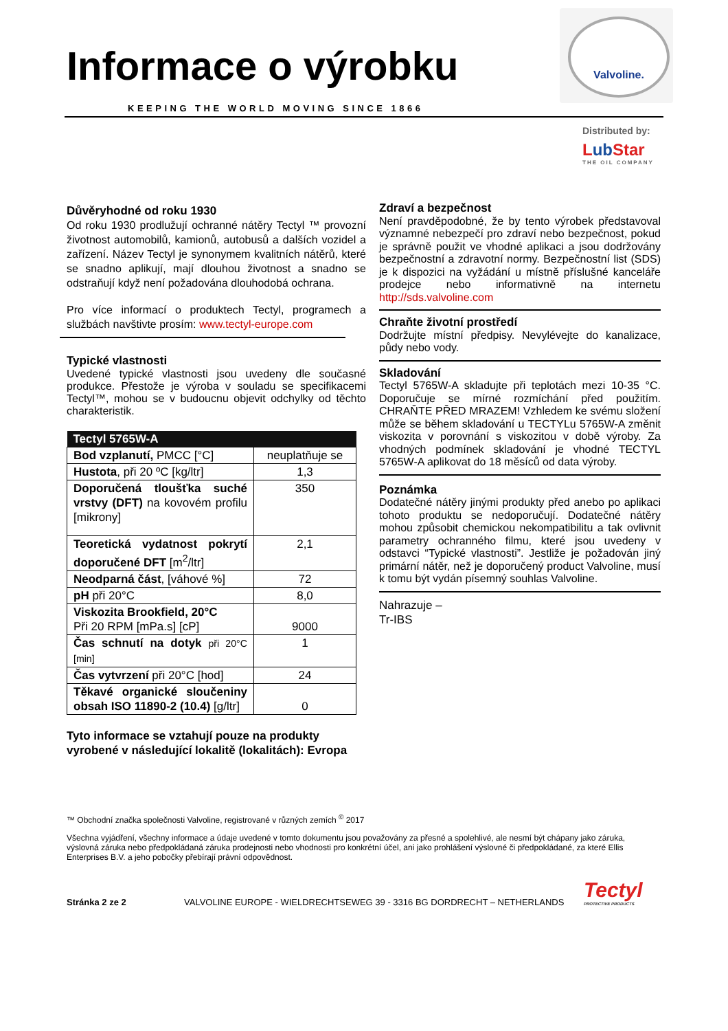Informace o výrobku
KEEPING THE WORLD MOVING SINCE 1866
Valvoline.
Distributed by:
LubStar
THE OIL COMPANY
Důvěryhodné od roku 1930
Od roku 1930 prodlužují ochranné nátěry Tectyl ™ provozní životnost automobilů, kamionů, autobusů a dalších vozidel a zařízení. Název Tectyl je synonymem kvalitních nátěrů, které se snadno aplikují, mají dlouhou životnost a snadno se odstraňují když není požadována dlouhodobá ochrana.
Pro více informací o produktech Tectyl, programech a službách navštivte prosím: www.tectyl-europe.com
Typické vlastnosti
Uvedené typické vlastnosti jsou uvedeny dle současné produkce. Přestože je výroba v souladu se specifikacemi Tectyl™, mohou se v budoucnu objevit odchylky od těchto charakteristik.
| Tectyl 5765W-A | |
| --- | --- |
| Bod vzplanutí, PMCC [°C] | neuplatňuje se |
| Hustota , při 20 ºC [kg/ltr] | 1,3 |
| Doporučená tloušťka suché vrstvy (DFT) na kovovém profilu [mikrony] | 350 |
| Teoretická vydatnost pokrytí doporučené DFT [m<sup>2</sup>/ltr] | 2,1 |
| Neodparná část , [váhové %] | 72 |
| pH při 20°C | 8,0 |
| Viskozita Brookfield, 20°C Při 20 RPM [mPa.s] [cP] | 9000 |
| Čas schnutí na dotyk při 20°C [min] | 1 |
| Čas vytvrzení při 20°C [hod] | 24 |
| Těkavé organické sloučeniny obsah ISO 11890-2 (10.4) [g/ltr] | 0 |
Tyto informace se vztahují pouze na produkty vyrobené v následující lokalitě (lokalitách): Evropa
Zdraví a bezpečnost
Není pravděpodobné, že by tento výrobek představoval významné nebezpečí pro zdraví nebo bezpečnost, pokud je správně použit ve vhodné aplikaci a jsou dodržovány bezpečnostní a zdravotní normy. Bezpečnostní list (SDS) je k dispozici na vyžádání u místně příslušné kanceláře prodejce nebo informativně na internetu http://sds.valvoline.com
Chraňte životní prostředí
Dodržujte místní předpisy. Nevylévejte do kanalizace, půdy nebo vody.
Skladování
Tectyl 5765W-A skladujte při teplotách mezi 10-35 °C. Doporučuje se mírné rozmíchání před použitím. CHRAŇTE PŘED MRAZEM! Vzhledem ke svému složení může se během skladování u TECTYLu 5765W-A změnit viskozita v porovnání s viskozitou v době výroby. Za vhodných podmínek skladování je vhodné TECTYL 5765W-A aplikovat do 18 měsíců od data výroby.
Poznámka
Dodatečné nátěry jinými produkty před anebo po aplikaci tohoto produktu se nedoporučují. Dodatečné nátěry mohou způsobit chemickou nekompatibilitu a tak ovlivnit parametry ochranného filmu, které jsou uvedeny v odstavci “Typické vlastnosti”. Jestliže je požadován jiný primární nátěr, než je doporučený product Valvoline, musí k tomu být vydán písemný souhlas Valvoline.
Nahrazuje –
Tr-IBS
™ Obchodní značka společnosti Valvoline, registrované v různých zemích <sup>©</sup> 2017
Všechna vyjádření, všechny informace a údaje uvedené v tomto dokumentu jsou považovány za přesné a spolehlivé, ale nesmí být chápany jako záruka, výslovná záruka nebo předpokládaná záruka prodejnosti nebo vhodnosti pro konkrétní účel, ani jako prohlášení výslovné či předpokládané, za které Ellis Enterprises B.V. a jeho pobočky přebírají právní odpovědnost.
Stránka 2 ze 2
VALVOLINE EUROPE - WIELDRECHTSEWEG 39 - 3316 BG DORDRECHT – NETHERLANDS
Tectyl
PROTECTIVE PRODUCTS